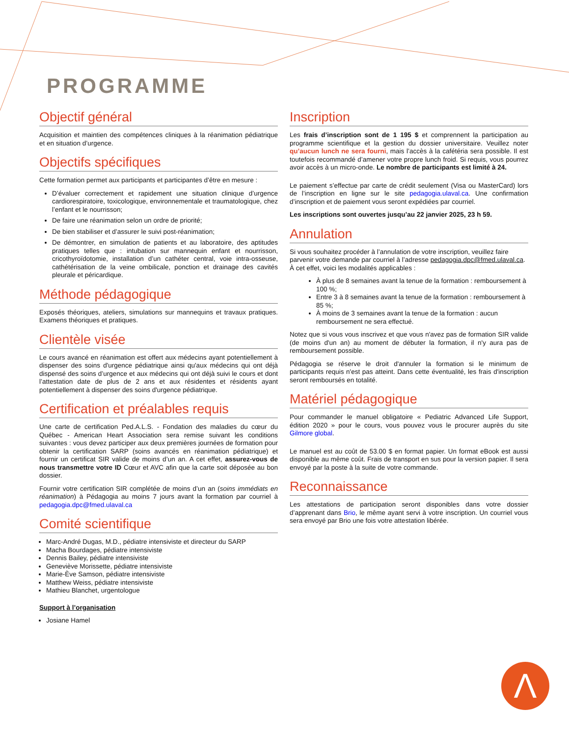PROGRAMME
Objectif général
Acquisition et maintien des compétences cliniques à la réanimation pédiatrique et en situation d’urgence.
Objectifs spécifiques
Cette formation permet aux participants et participantes d’être en mesure :
D’évaluer correctement et rapidement une situation clinique d’urgence cardiorespiratoire, toxicologique, environnementale et traumatologique, chez l’enfant et le nourrisson;
De faire une réanimation selon un ordre de priorité;
De bien stabiliser et d’assurer le suivi post-réanimation;
De démontrer, en simulation de patients et au laboratoire, des aptitudes pratiques telles que : intubation sur mannequin enfant et nourrisson, cricothyroïdotomie, installation d’un cathéter central, voie intra-osseuse, cathétérisation de la veine ombilicale, ponction et drainage des cavités pleurale et péricardique.
Méthode pédagogique
Exposés théoriques, ateliers, simulations sur mannequins et travaux pratiques. Examens théoriques et pratiques.
Clientèle visée
Le cours avancé en réanimation est offert aux médecins ayant potentiellement à dispenser des soins d'urgence pédiatrique ainsi qu'aux médecins qui ont déjà dispensé des soins d’urgence et aux médecins qui ont déjà suivi le cours et dont l’attestation date de plus de 2 ans et aux résidentes et résidents ayant potentiellement à dispenser des soins d'urgence pédiatrique.
Certification et préalables requis
Une carte de certification Ped.A.L.S. - Fondation des maladies du cœur du Québec - American Heart Association sera remise suivant les conditions suivantes : vous devez participer aux deux premières journées de formation pour obtenir la certification SARP (soins avancés en réanimation pédiatrique) et fournir un certificat SIR valide de moins d’un an. A cet effet, assurez-vous de nous transmettre votre ID Cœur et AVC afin que la carte soit déposée au bon dossier.
Fournir votre certification SIR complétée de moins d’un an (soins immédiats en réanimation) à Pédagogia au moins 7 jours avant la formation par courriel à pedagogia.dpc@fmed.ulaval.ca
Comité scientifique
Marc-André Dugas, M.D., pédiatre intensiviste et directeur du SARP
Macha Bourdages, pédiatre intensiviste
Dennis Bailey, pédiatre intensiviste
Geneviève Morissette, pédiatre intensiviste
Marie-Ève Samson, pédiatre intensiviste
Matthew Weiss, pédiatre intensiviste
Mathieu Blanchet, urgentologue
Support à l’organisation
Josiane Hamel
Inscription
Les frais d’inscription sont de 1 195 $ et comprennent la participation au programme scientifique et la gestion du dossier universitaire. Veuillez noter qu’aucun lunch ne sera fourni, mais l’accès à la cafétéria sera possible. Il est toutefois recommandé d’amener votre propre lunch froid. Si requis, vous pourrez avoir accès à un micro-onde. Le nombre de participants est limité à 24.
Le paiement s’effectue par carte de crédit seulement (Visa ou MasterCard) lors de l’inscription en ligne sur le site pedagogia.ulaval.ca. Une confirmation d’inscription et de paiement vous seront expédiées par courriel.
Les inscriptions sont ouvertes jusqu’au 22 janvier 2025, 23 h 59.
Annulation
Si vous souhaitez procéder à l’annulation de votre inscription, veuillez faire parvenir votre demande par courriel à l’adresse pedagogia.dpc@fmed.ulaval.ca. À cet effet, voici les modalités applicables :
À plus de 8 semaines avant la tenue de la formation : remboursement à 100 %;
Entre 3 à 8 semaines avant la tenue de la formation : remboursement à 85 %;
À moins de 3 semaines avant la tenue de la formation : aucun remboursement ne sera effectué.
Notez que si vous vous inscrivez et que vous n'avez pas de formation SIR valide (de moins d'un an) au moment de débuter la formation, il n'y aura pas de remboursement possible.
Pédagogia se réserve le droit d'annuler la formation si le minimum de participants requis n'est pas atteint. Dans cette éventualité, les frais d'inscription seront remboursés en totalité.
Matériel pédagogique
Pour commander le manuel obligatoire « Pediatric Advanced Life Support, édition 2020 » pour le cours, vous pouvez vous le procurer auprès du site Gilmore global.
Le manuel est au coût de 53.00 $ en format papier. Un format eBook est aussi disponible au même coût. Frais de transport en sus pour la version papier. Il sera envoyé par la poste à la suite de votre commande.
Reconnaissance
Les attestations de participation seront disponibles dans votre dossier d’apprenant dans Brio, le même ayant servi à votre inscription. Un courriel vous sera envoyé par Brio une fois votre attestation libérée.
Λ